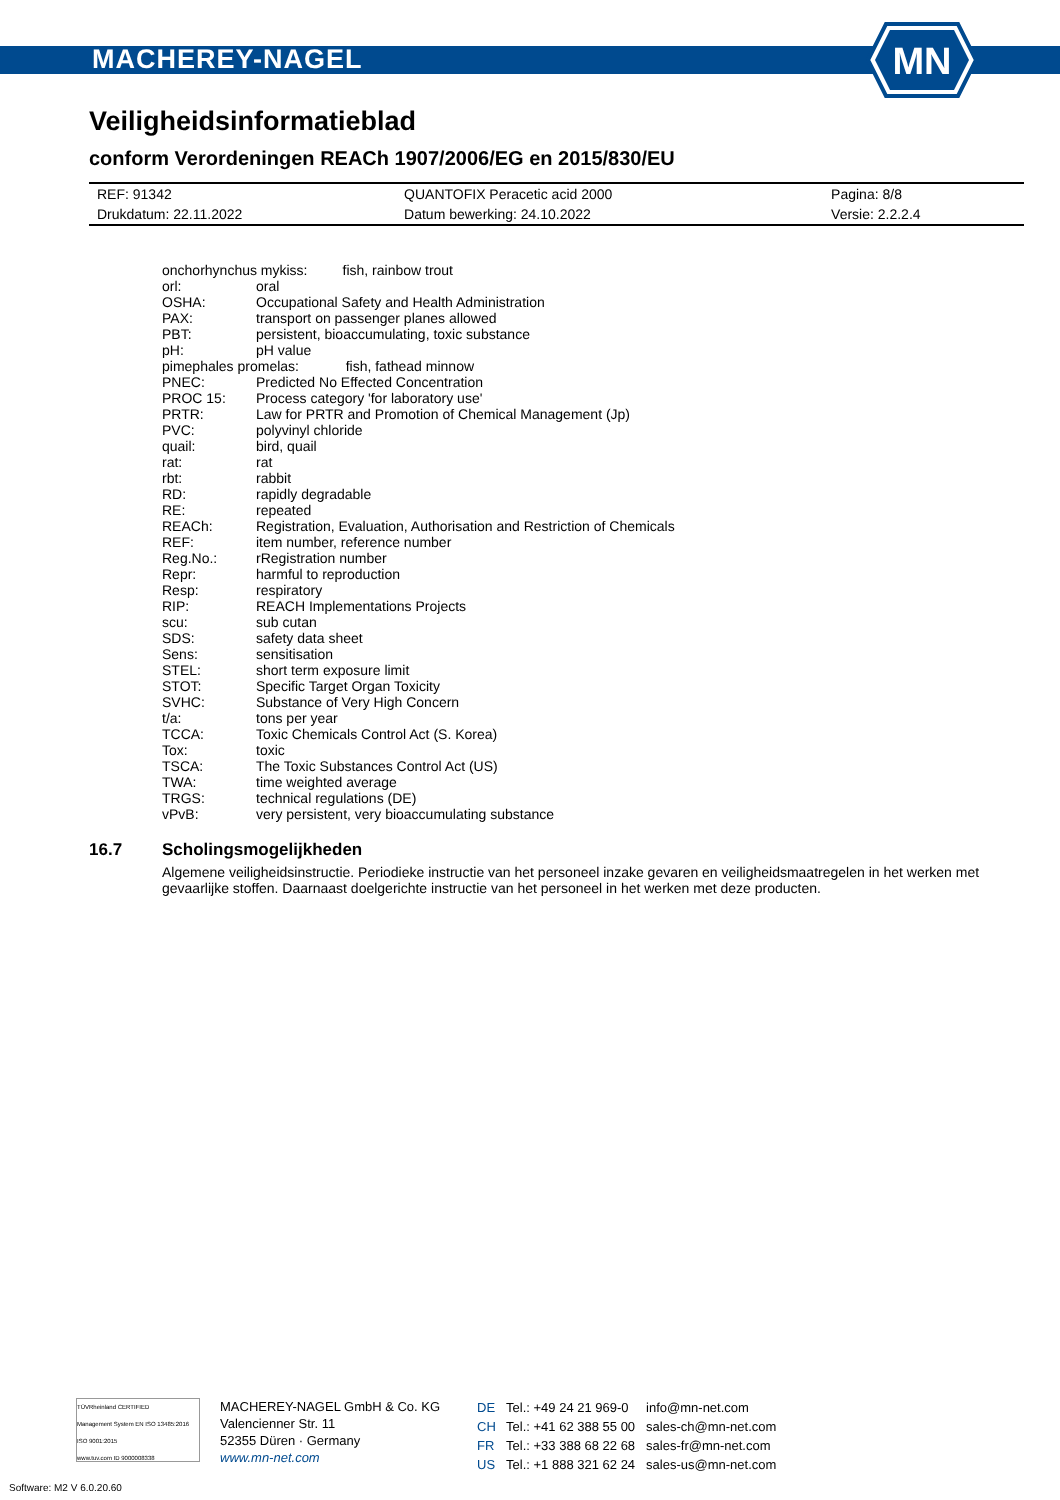MACHEREY-NAGEL
MN
Veiligheidsinformatieblad
conform Verordeningen REACh 1907/2006/EG en 2015/830/EU
| REF: 91342 | QUANTOFIX Peracetic acid 2000 | Pagina: 8/8 |
| Drukdatum: 22.11.2022 | Datum bewerking: 24.10.2022 | Versie: 2.2.2.4 |
| onchorhynchus mykiss: fish, rainbow trout | |
| orl: | oral |
| OSHA: | Occupational Safety and Health Administration |
| PAX: | transport on passenger planes allowed |
| PBT: | persistent, bioaccumulating, toxic substance |
| pH: | pH value |
| pimephales promelas: fish, fathead minnow | |
| PNEC: | Predicted No Effected Concentration |
| PROC 15: | Process category 'for laboratory use' |
| PRTR: | Law for PRTR and Promotion of Chemical Management (Jp) |
| PVC: | polyvinyl chloride |
| quail: | bird, quail |
| rat: | rat |
| rbt: | rabbit |
| RD: | rapidly degradable |
| RE: | repeated |
| REACh: | Registration, Evaluation, Authorisation and Restriction of Chemicals |
| REF: | item number, reference number |
| Reg.No.: | rRegistration number |
| Repr: | harmful to reproduction |
| Resp: | respiratory |
| RIP: | REACH Implementations Projects |
| scu: | sub cutan |
| SDS: | safety data sheet |
| Sens: | sensitisation |
| STEL: | short term exposure limit |
| STOT: | Specific Target Organ Toxicity |
| SVHC: | Substance of Very High Concern |
| t/a: | tons per year |
| TCCA: | Toxic Chemicals Control Act (S. Korea) |
| Tox: | toxic |
| TSCA: | The Toxic Substances Control Act (US) |
| TWA: | time weighted average |
| TRGS: | technical regulations (DE) |
| vPvB: | very persistent, very bioaccumulating substance |
16.7 Scholingsmogelijkheden
Algemene veiligheidsinstructie. Periodieke instructie van het personeel inzake gevaren en veiligheidsmaatregelen in het werken met gevaarlijke stoffen. Daarnaast doelgerichte instructie van het personeel in het werken met deze producten.
TÜVRheinland CERTIFIED
Management System EN ISO 13485:2016 ISO 9001:2015
www.tuv.com ID 9000008338
MACHEREY-NAGEL GmbH & Co. KG
Valencienner Str. 11
52355 Düren · Germany
www.mn-net.com
| DE | Tel.: +49 24 21 969-0 | info@mn-net.com |
| CH | Tel.: +41 62 388 55 00 | sales-ch@mn-net.com |
| FR | Tel.: +33 388 68 22 68 | sales-fr@mn-net.com |
| US | Tel.: +1 888 321 62 24 | sales-us@mn-net.com |
Software: M2 V 6.0.20.60